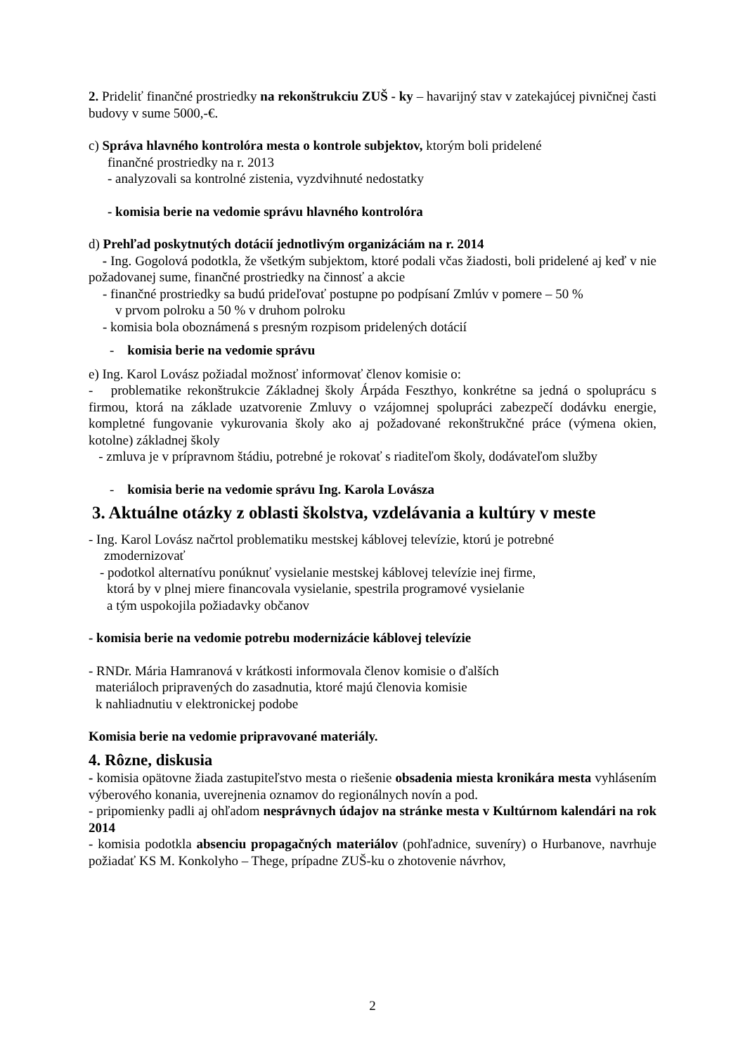2. Prideliť finančné prostriedky na rekonštrukciu ZUŠ - ky – havarijný stav v zatekajúcej pivničnej časti budovy v sume 5000,-€.
c) Správa hlavného kontrolóra mesta o kontrole subjektov, ktorým boli pridelené
finančné prostriedky na r. 2013
- analyzovali sa kontrolné zistenia, vyzdvihnuté nedostatky
- komisia berie na vedomie správu hlavného kontrolóra
d) Prehľad poskytnutých dotácií jednotlivým organizáciám na r. 2014
- Ing. Gogolová podotkla, že všetkým subjektom, ktoré podali včas žiadosti, boli pridelené aj keď v nie požadovanej sume, finančné prostriedky na činnosť a akcie
- finančné prostriedky sa budú prideľovať postupne po podpísaní Zmlúv v pomere – 50 %
v prvom polroku a 50 % v druhom polroku
- komisia bola oboznámená s presným rozpisom pridelených dotácií
- komisia berie na vedomie správu
e) Ing. Karol Lovász požiadal možnosť informovať členov komisie o:
- problematike rekonštrukcie Základnej školy Árpáda Feszthyo, konkrétne sa jedná o spoluprácu s firmou, ktorá na základe uzatvorenie Zmluvy o vzájomnej spolupráci zabezpečí dodávku energie, kompletné fungovanie vykurovania školy ako aj požadované rekonštrukčné práce (výmena okien, kotolne) základnej školy
- zmluva je v prípravnom štádiu, potrebné je rokovať s riaditeľom školy, dodávateľom služby
- komisia berie na vedomie správu Ing. Karola Lovásza
3. Aktuálne otázky z oblasti školstva, vzdelávania a kultúry v meste
- Ing. Karol Lovász načrtol problematiku mestskej káblovej televízie, ktorú je potrebné
zmodernizovať
- podotkol alternatívu ponúknuť vysielanie mestskej káblovej televízie inej firme,
ktorá by v plnej miere financovala vysielanie, spestrila programové vysielanie
a tým uspokojila požiadavky občanov
- komisia berie na vedomie potrebu modernizácie káblovej televízie
- RNDr. Mária Hamranová v krátkosti informovala členov komisie o ďalších
materiáloch pripravených do zasadnutia, ktoré majú členovia komisie
k nahliadnutiu v elektronickej podobe
Komisia berie na vedomie pripravované materiály.
4. Rôzne, diskusia
- komisia opätovne žiada zastupiteľstvo mesta o riešenie obsadenia miesta kronikára mesta vyhlásením výberového konania, uverejnenia oznamov do regionálnych novín a pod.
- pripomienky padli aj ohľadom nesprávnych údajov na stránke mesta v Kultúrnom kalendári na rok 2014
- komisia podotkla absenciu propagačných materiálov (pohľadnice, suveníry) o Hurbanove, navrhuje požiadať KS M. Konkolyho – Thege, prípadne ZUŠ-ku o zhotovenie návrhov,
2